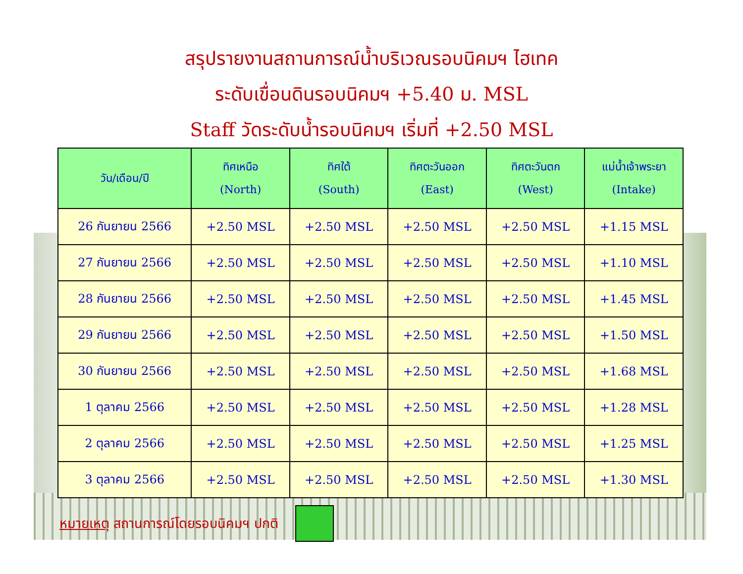สรุปรายงานสถานการณ์น้ำบริเวณรอบนิคมฯ ไฮเทค
ระดับเขื่อนดินรอบนิคมฯ +5.40 ม. MSL
Staff วัดระดับน้ำรอบนิคมฯ เริ่มที่ +2.50 MSL
| วัน/เดือน/ปี | ทิศเหนือ (North) | ทิศใต้ (South) | ทิศตะวันออก (East) | ทิศตะวันตก (West) | แม่น้ำเจ้าพระยา (Intake) |
| --- | --- | --- | --- | --- | --- |
| 26 กันยายน 2566 | +2.50 MSL | +2.50 MSL | +2.50 MSL | +2.50 MSL | +1.15 MSL |
| 27 กันยายน 2566 | +2.50 MSL | +2.50 MSL | +2.50 MSL | +2.50 MSL | +1.10 MSL |
| 28 กันยายน 2566 | +2.50 MSL | +2.50 MSL | +2.50 MSL | +2.50 MSL | +1.45 MSL |
| 29 กันยายน 2566 | +2.50 MSL | +2.50 MSL | +2.50 MSL | +2.50 MSL | +1.50 MSL |
| 30 กันยายน 2566 | +2.50 MSL | +2.50 MSL | +2.50 MSL | +2.50 MSL | +1.68 MSL |
| 1 ตุลาคม 2566 | +2.50 MSL | +2.50 MSL | +2.50 MSL | +2.50 MSL | +1.28 MSL |
| 2 ตุลาคม 2566 | +2.50 MSL | +2.50 MSL | +2.50 MSL | +2.50 MSL | +1.25 MSL |
| 3 ตุลาคม 2566 | +2.50 MSL | +2.50 MSL | +2.50 MSL | +2.50 MSL | +1.30 MSL |
หมายเหตุ สถานการณ์โดยรอบนิคมฯ ปกติ